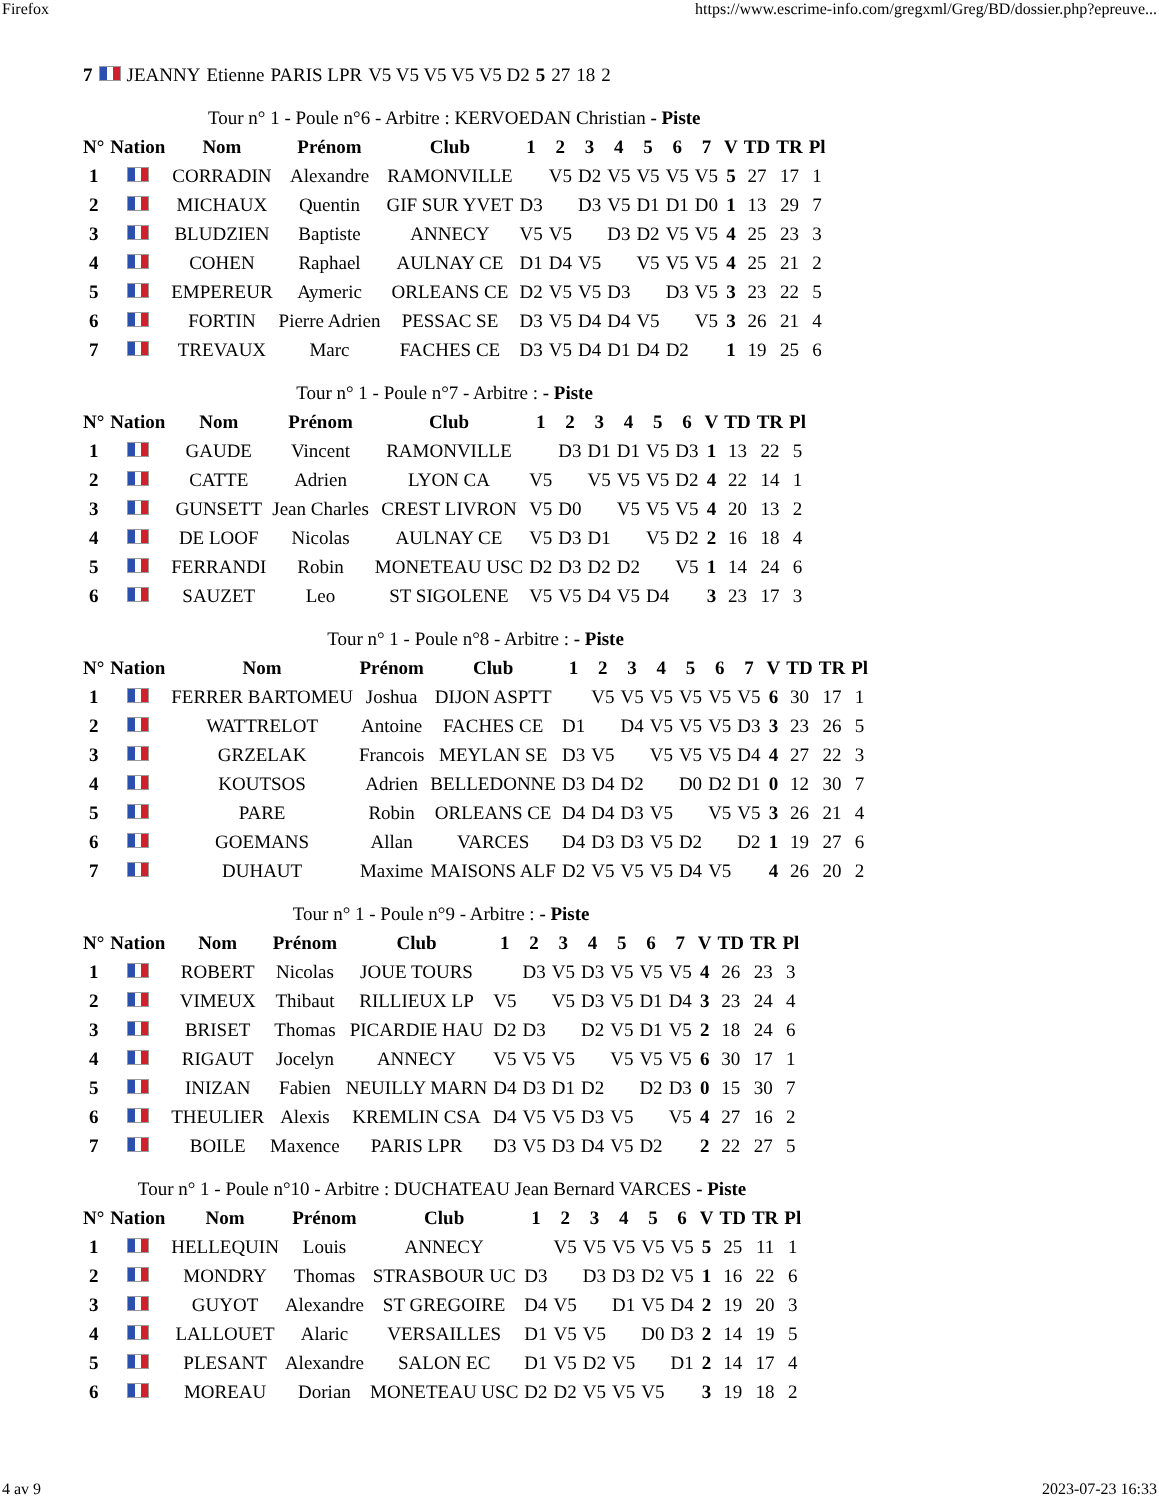Firefox https://www.escrime-info.com/gregxml/Greg/BD/dossier.php?epreuve...
| 7 | | JEANNY | Etienne | PARIS LPR | V5 V5 V5 V5 V5 D2 | 5 | 27 | 18 | 2 |
| Tour n° 1 - Poule n°6 - Arbitre : KERVOEDAN Christian - Piste | | | | | | | | | | | | | | | |
| N° | Nation | Nom | Prénom | Club | 1 | 2 | 3 | 4 | 5 | 6 | 7 | V | TD | TR | Pl |
| 1 | | CORRADIN | Alexandre | RAMONVILLE | | V5 | D2 | V5 | V5 | V5 | V5 | 5 | 27 | 17 | 1 |
| 2 | | MICHAUX | Quentin | GIF SUR YVET | D3 | | D3 | V5 | D1 | D1 | D0 | 1 | 13 | 29 | 7 |
| 3 | | BLUDZIEN | Baptiste | ANNECY | V5 | V5 | | D3 | D2 | V5 | V5 | 4 | 25 | 23 | 3 |
| 4 | | COHEN | Raphael | AULNAY CE | D1 | D4 | V5 | | V5 | V5 | V5 | 4 | 25 | 21 | 2 |
| 5 | | EMPEREUR | Aymeric | ORLEANS CE | D2 | V5 | V5 | D3 | | D3 | V5 | 3 | 23 | 22 | 5 |
| 6 | | FORTIN | Pierre Adrien | PESSAC SE | D3 | V5 | D4 | D4 | V5 | | V5 | 3 | 26 | 21 | 4 |
| 7 | | TREVAUX | Marc | FACHES CE | D3 | V5 | D4 | D1 | D4 | D2 | | 1 | 19 | 25 | 6 |
| Tour n° 1 - Poule n°7 - Arbitre : - Piste | | | | | | | | | | | | | | |
| N° | Nation | Nom | Prénom | Club | 1 | 2 | 3 | 4 | 5 | 6 | V | TD | TR | Pl |
| 1 | | GAUDE | Vincent | RAMONVILLE | | D3 | D1 | D1 | V5 | D3 | 1 | 13 | 22 | 5 |
| 2 | | CATTE | Adrien | LYON CA | V5 | | V5 | V5 | V5 | D2 | 4 | 22 | 14 | 1 |
| 3 | | GUNSETT | Jean Charles | CREST LIVRON | V5 | D0 | | V5 | V5 | V5 | 4 | 20 | 13 | 2 |
| 4 | | DE LOOF | Nicolas | AULNAY CE | V5 | D3 | D1 | | V5 | D2 | 2 | 16 | 18 | 4 |
| 5 | | FERRANDI | Robin | MONETEAU USC | D2 | D3 | D2 | D2 | | V5 | 1 | 14 | 24 | 6 |
| 6 | | SAUZET | Leo | ST SIGOLENE | V5 | V5 | D4 | V5 | D4 | | 3 | 23 | 17 | 3 |
| Tour n° 1 - Poule n°8 - Arbitre : - Piste | | | | | | | | | | | | | | | |
| N° | Nation | Nom | Prénom | Club | 1 | 2 | 3 | 4 | 5 | 6 | 7 | V | TD | TR | Pl |
| 1 | | FERRER BARTOMEU | Joshua | DIJON ASPTT | | V5 | V5 | V5 | V5 | V5 | V5 | 6 | 30 | 17 | 1 |
| 2 | | WATTRELOT | Antoine | FACHES CE | D1 | | D4 | V5 | V5 | V5 | D3 | 3 | 23 | 26 | 5 |
| 3 | | GRZELAK | Francois | MEYLAN SE | D3 | V5 | | V5 | V5 | V5 | D4 | 4 | 27 | 22 | 3 |
| 4 | | KOUTSOS | Adrien | BELLEDONNE | D3 | D4 | D2 | | D0 | D2 | D1 | 0 | 12 | 30 | 7 |
| 5 | | PARE | Robin | ORLEANS CE | D4 | D4 | D3 | V5 | | V5 | V5 | 3 | 26 | 21 | 4 |
| 6 | | GOEMANS | Allan | VARCES | D4 | D3 | D3 | V5 | D2 | | D2 | 1 | 19 | 27 | 6 |
| 7 | | DUHAUT | Maxime | MAISONS ALF | D2 | V5 | V5 | V5 | D4 | V5 | | 4 | 26 | 20 | 2 |
| Tour n° 1 - Poule n°9 - Arbitre : - Piste | | | | | | | | | | | | | | | |
| N° | Nation | Nom | Prénom | Club | 1 | 2 | 3 | 4 | 5 | 6 | 7 | V | TD | TR | Pl |
| 1 | | ROBERT | Nicolas | JOUE TOURS | | D3 | V5 | D3 | V5 | V5 | V5 | 4 | 26 | 23 | 3 |
| 2 | | VIMEUX | Thibaut | RILLIEUX LP | V5 | | V5 | D3 | V5 | D1 | D4 | 3 | 23 | 24 | 4 |
| 3 | | BRISET | Thomas | PICARDIE HAU | D2 | D3 | | D2 | V5 | D1 | V5 | 2 | 18 | 24 | 6 |
| 4 | | RIGAUT | Jocelyn | ANNECY | V5 | V5 | V5 | | V5 | V5 | V5 | 6 | 30 | 17 | 1 |
| 5 | | INIZAN | Fabien | NEUILLY MARN | D4 | D3 | D1 | D2 | | D2 | D3 | 0 | 15 | 30 | 7 |
| 6 | | THEULIER | Alexis | KREMLIN CSA | D4 | V5 | V5 | D3 | V5 | | V5 | 4 | 27 | 16 | 2 |
| 7 | | BOILE | Maxence | PARIS LPR | D3 | V5 | D3 | D4 | V5 | D2 | | 2 | 22 | 27 | 5 |
| Tour n° 1 - Poule n°10 - Arbitre : DUCHATEAU Jean Bernard VARCES - Piste | | | | | | | | | | | | | | |
| N° | Nation | Nom | Prénom | Club | 1 | 2 | 3 | 4 | 5 | 6 | V | TD | TR | Pl |
| 1 | | HELLEQUIN | Louis | ANNECY | | V5 | V5 | V5 | V5 | V5 | 5 | 25 | 11 | 1 |
| 2 | | MONDRY | Thomas | STRASBOUR UC | D3 | | D3 | D3 | D2 | V5 | 1 | 16 | 22 | 6 |
| 3 | | GUYOT | Alexandre | ST GREGOIRE | D4 | V5 | | D1 | V5 | D4 | 2 | 19 | 20 | 3 |
| 4 | | LALLOUET | Alaric | VERSAILLES | D1 | V5 | V5 | | D0 | D3 | 2 | 14 | 19 | 5 |
| 5 | | PLESANT | Alexandre | SALON EC | D1 | V5 | D2 | V5 | | D1 | 2 | 14 | 17 | 4 |
| 6 | | MOREAU | Dorian | MONETEAU USC | D2 | D2 | V5 | V5 | V5 | | 3 | 19 | 18 | 2 |
4 av 9 2023-07-23 16:33